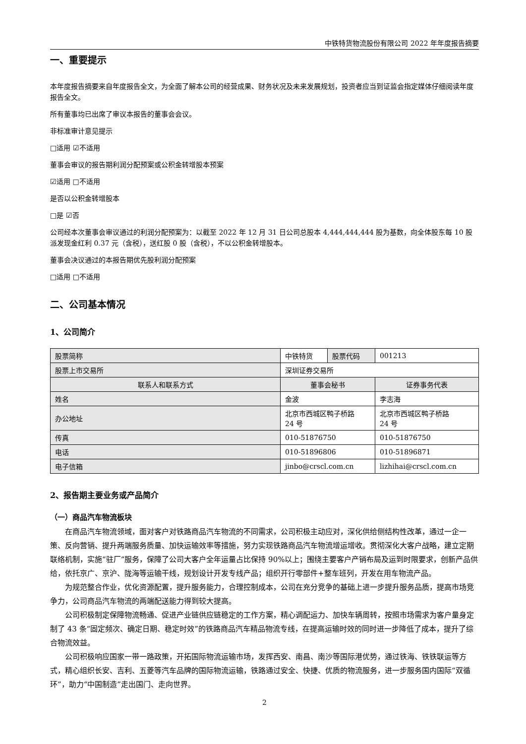中铁特货物流股份有限公司 2022 年年度报告摘要
一、重要提示
本年度报告摘要来自年度报告全文，为全面了解本公司的经营成果、财务状况及未来发展规划，投资者应当到证监会指定媒体仔细阅读年度报告全文。
所有董事均已出席了审议本报告的董事会会议。
非标准审计意见提示
□适用 ☑不适用
董事会审议的报告期利润分配预案或公积金转增股本预案
☑适用 □不适用
是否以公积金转增股本
□是 ☑否
公司经本次董事会审议通过的利润分配预案为：以截至 2022 年 12 月 31 日公司总股本 4,444,444,444 股为基数，向全体股东每 10 股派发现金红利 0.37 元（含税），送红股 0 股（含税），不以公积金转增股本。
董事会决议通过的本报告期优先股利润分配预案
□适用 □不适用
二、公司基本情况
1、公司简介
| 股票简称 | 中铁特货 | 股票代码 | 001213 |
| 股票上市交易所 | 深圳证券交易所 | | |
| 联系人和联系方式 | 董事会秘书 | | 证券事务代表 |
| 姓名 | 金波 | | 李志海 |
| 办公地址 | 北京市西城区鸭子桥路 24 号 | | 北京市西城区鸭子桥路 24 号 |
| 传真 | 010-51876750 | | 010-51876750 |
| 电话 | 010-51896806 | | 010-51896871 |
| 电子信箱 | jinbo@crscl.com.cn | | lizhihai@crscl.com.cn |
2、报告期主要业务或产品简介
（一）商品汽车物流板块
在商品汽车物流领域，面对客户对铁路商品汽车物流的不同需求，公司积极主动应对，深化供给侧结构性改革，通过一企一策、反向营销、提升两端服务质量、加快运输效率等措施，努力实现铁路商品汽车物流增运增收。贯彻深化大客户战略，建立定期联络机制，实施“驻厂”服务，保障了公司大客户全年运量占比保持 90%以上；围绕主要客户产销布局及运到时限要求，创新产品供给，依托京广、京沪、陇海等运输干线，规划设计开发专线产品；组织开行零部件+整车班列，开发在用车物流产品。
为规范整合作业，优化资源配置，提升服务能力，合理控制成本，公司在充分竞争的基础上进一步提升服务品质，提高市场竞争力，公司商品汽车物流的两端配送能力得到较大提高。
公司积极制定保障物流畅通、促进产业链供应链稳定的工作方案，精心调配运力、加快车辆周转，按照市场需求为客户量身定制了 43 条“固定频次、确定日期、稳定时效”的铁路商品汽车精品物流专线，在提高运输时效的同时进一步降低了成本，提升了综合物流效益。
公司积极响应国家一带一路政策，开拓国际物流运输市场，发挥西安、南昌、南沙等国际港优势，通过铁海、铁铁联运等方式，精心组织长安、吉利、五菱等汽车品牌的国际物流运输，铁路通过安全、快捷、优质的物流服务，进一步服务国内国际“双循环”，助力“中国制造”走出国门、走向世界。
2